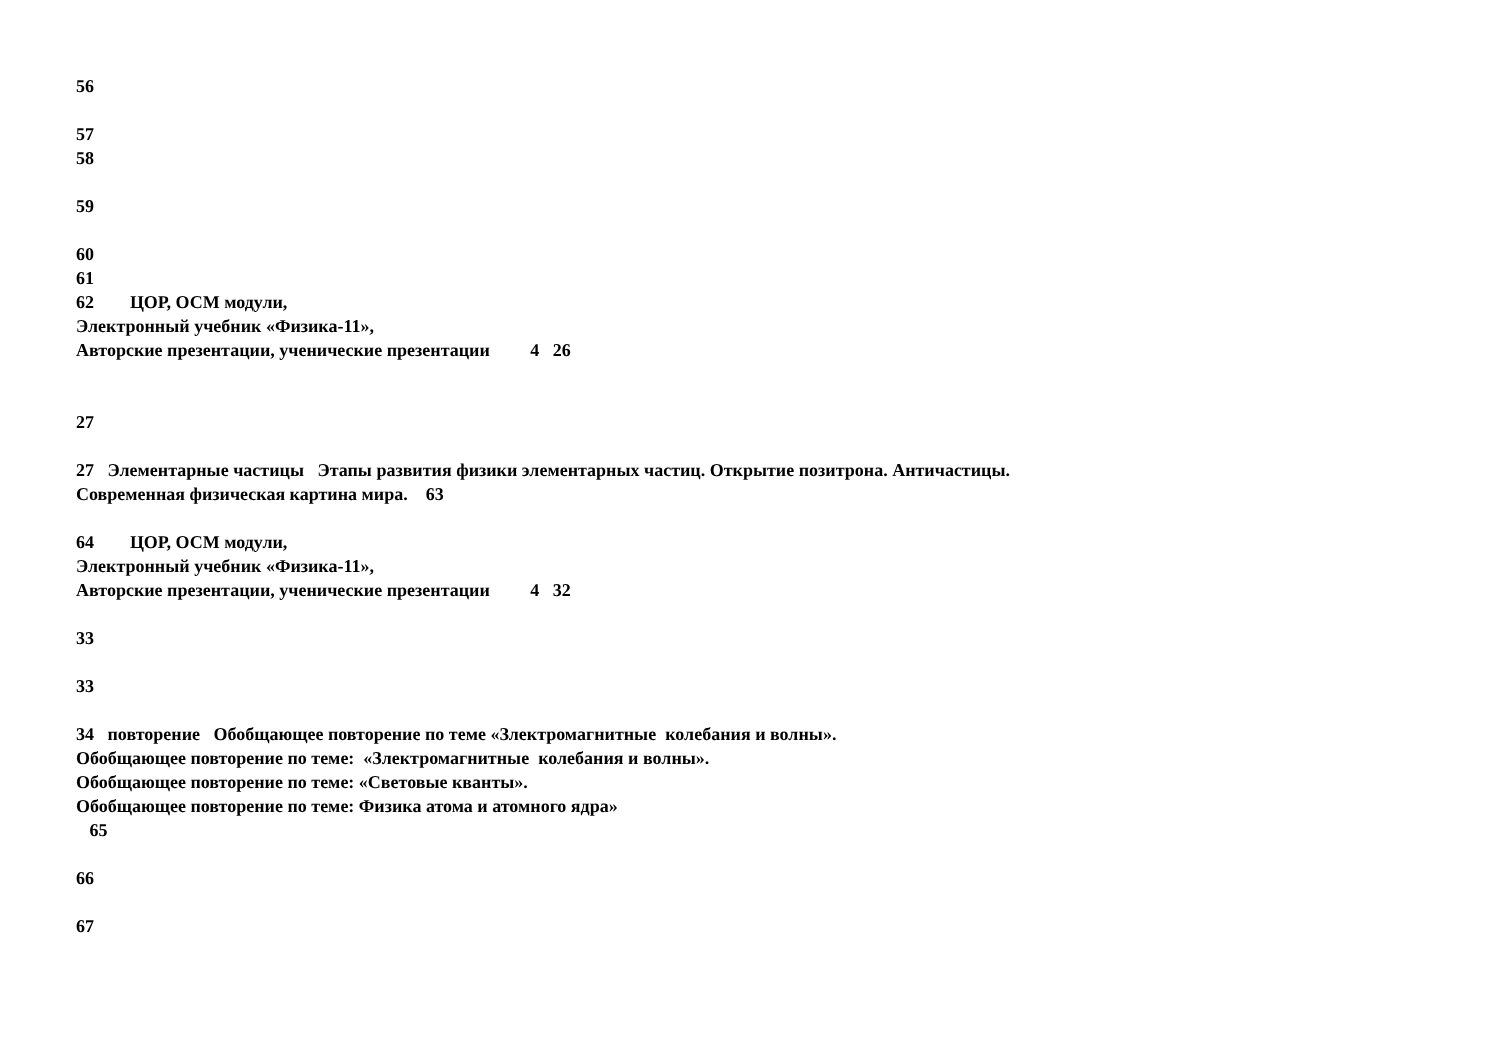56
57
58
59
60
61
62 ЦОР, ОСМ модули,
Электронный учебник «Физика-11»,
Авторские презентации, ученические презентации 4 26
27
27 Элементарные частицы Этапы развития физики элементарных частиц. Открытие позитрона. Античастицы.
Современная физическая картина мира. 63
64 ЦОР, ОСМ модули,
Электронный учебник «Физика-11»,
Авторские презентации, ученические презентации 4 32
33
33
34 повторение Обобщающее повторение по теме «Злектромагнитные колебания и волны».
Обобщающее повторение по теме: «Злектромагнитные колебания и волны».
Обобщающее повторение по теме: «Световые кванты».
Обобщающее повторение по теме: Физика атома и атомного ядра»
65
66
67